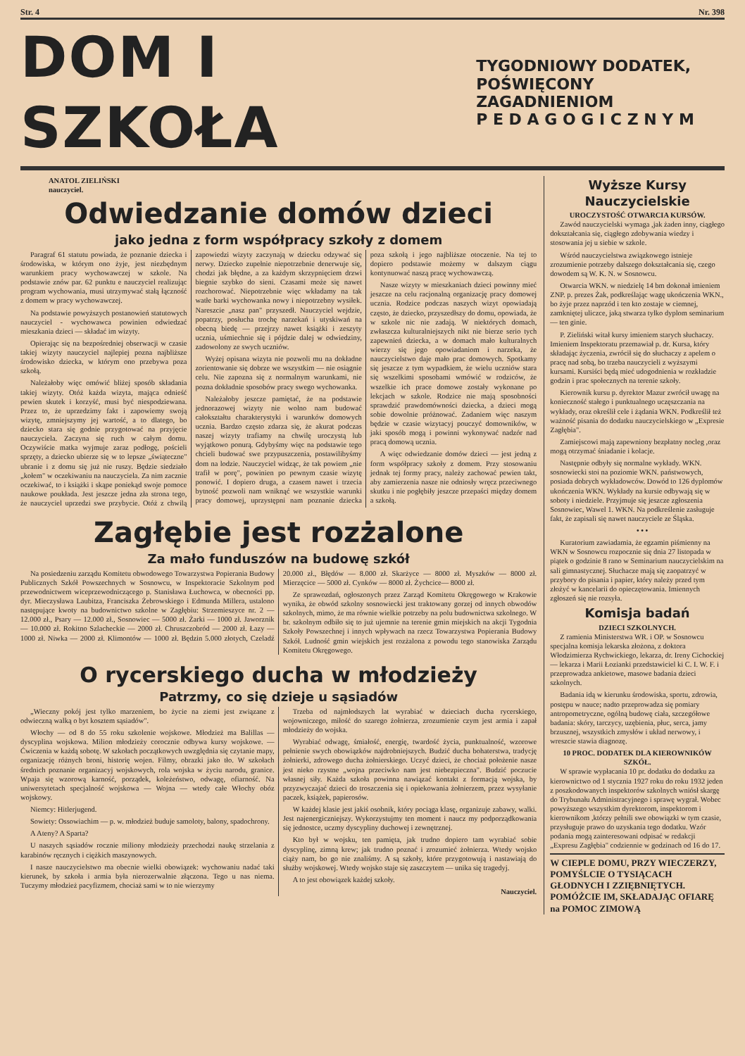Str. 4 Nr. 398
DOM I SZKOŁA
TYGODNIOWY DODATEK,
POŚWIĘCONY ZAGADNIENIOM
P E D A G O G I C Z N Y M
ANATOL ZIELIŃSKI
nauczyciel.
Odwiedzanie domów dzieci
jako jedna z form współpracy szkoły z domem
Paragraf 61 statutu powiada, że poznanie dziecka i środowiska, w którym ono żyje, jest niezbędnym warunkiem pracy wychowawczej w szkole. Na podstawie znów par. 62 punktu e nauczyciel realizując program wychowania, musi utrzymywać stałą łączność z domem w pracy wychowawczej.
Na podstawie powyższych postanowień statutowych nauczyciel - wychowawca powinien odwiedzać mieszkania dzieci — składać im wizyty.
Opierając się na bezpośredniej obserwacji w czasie takiej wizyty nauczyciel najlepiej pozna najbliższe środowisko dziecka, w którym ono przebywa poza szkołą.
Należałoby więc omówić bliżej sposób składania takiej wizyty. Otóż każda wizyta, mająca odnieść pewien skutek i korzyść, musi być niespodziewana. Przez to, że uprzedzimy fakt i zapowiemy swoją wizytę, zmniejszymy jej wartość, a to dlatego, bo dziecko stara się godnie przygotować na przyjęcie nauczyciela. Zaczyna się ruch w całym domu. Oczywiście matka wyjmuje zaraz podłogę, pościeli sprzęty, a dziecko ubierze się w to lepsze „świąteczne" ubranie i z domu się już nie ruszy. Będzie siedziało „kołem" w oczekiwaniu na nauczyciela. Za nim zacznie oczekiwać, to i książki i skąpe poniekąd swoje pomoce naukowe poukłada. Jest jeszcze jedna zła strona tego, że nauczyciel uprzedzi swe przybycie. Otóż z chwilą zapowiedzi wizyty zaczynają w dziecku odzywać się nerwy. Dziecko zupełnie niepotrzebnie denerwuje się, chodzi jak błędne, a za każdym skrzypnięciem drzwi biegnie szybko do sieni. Czasami może się nawet rozchorować. Niepotrzebnie więc wkładamy na tak watłe barki wychowanka nowy i niepotrzebny wysiłek. Nareszcie „nasz pan" przyszedł. Nauczyciel wejdzie, popatrzy, posłucha trochę narzekań i utyskiwań na obecną biedę — przejrzy nawet książki i zeszyty ucznia, uśmiechnie się i pójdzie dalej w odwiedziny, zadowolony ze swych uczniów.
Wyżej opisana wizyta nie pozwoli mu na dokładne zorientowanie się dobrze we wszystkim — nie osiągnie celu. Nie zapozna się z normalnym warunkami, nie pozna dokładnie sposobów pracy swego wychowanka.
Należałoby jeszcze pamiętać, że na podstawie jednorazowej wizyty nie wolno nam budować całokształtu charakterystyki i warunków domowych ucznia. Bardzo często zdarza się, że akurat podczas naszej wizyty trafiamy na chwilę uroczystą lub wyjątkowo ponurą. Gdybyśmy więc na podstawie tego chcieli budować swe przypuszczenia, postawilibyśmy dom na lodzie. Nauczyciel widząc, że tak powiem „nie trafił w porę", powinien po pewnym czasie wizytę ponowić. I dopiero druga, a czasem nawet i trzecia bytność pozwoli nam wniknąć we wszystkie warunki pracy domowej, uprzystępni nam poznanie dziecka poza szkołą i jego najbliższe otoczenie. Na tej to dopiero podstawie możemy w dalszym ciągu kontynuować naszą pracę wychowawczą.
Nasze wizyty w mieszkaniach dzieci powinny mieć jeszcze na celu racjonalną organizację pracy domowej ucznia. Rodzice podczas naszych wizyt opowiadają często, że dziecko, przyszedłszy do domu, opowiada, że w szkole nic nie zadają. W niektórych domach, zwłaszcza kulturalniejszych nikt nie bierze serio tych zapewnień dziecka, a w domach mało kulturalnych wierzy się jego opowiadaniom i narzeka, że nauczycielstwo daje mało prac domowych. Spotkamy się jeszcze z tym wypadkiem, że wielu uczniów stara się wszelkimi sposobami wmówić w rodziców, że wszelkie ich prace domowe zostały wykonane po lekcjach w szkole. Rodzice nie mają sposobności sprawdzić prawdomówności dziecka, a dzieci mogą sobie dowolnie próżnować. Zadaniem więc naszym będzie w czasie wizytacyj pouczyć domowników, w jaki sposób mogą i powinni wykonywać nadzór nad pracą domową ucznia.
A więc odwiedzanie domów dzieci — jest jedną z form współpracy szkoły z domem. Przy stosowaniu jednak tej formy pracy, należy zachować pewien takt, aby zamierzenia nasze nie odniosły wręcz przeciwnego skutku i nie pogłębiły jeszcze przepaści między domem a szkołą.
Zagłębie jest rozżalone
Za mało funduszów na budowę szkół
Na posiedzeniu zarządu Komitetu obwodowego Towarzystwa Popierania Budowy Publicznych Szkół Powszechnych w Sosnowcu, w Inspektoracie Szkolnym pod przewodnictwem wiceprzewodniczącego p. Stanisława Łuchowca, w obecności pp. dyr. Mieczysława Laubitza, Franciszka Żebrowskiego i Edmunda Millera, ustalono następujące kwoty na budownictwo szkolne w Zagłębiu: Strzemieszyce nr. 2 — 12.000 zł., Psary — 12.000 zł., Sosnowiec — 5000 zł. Żarki — 1000 zł. Jaworznik — 10.000 zł. Rokitno Szlacheckie — 2000 zł. Chruszczobród — 2000 zł. Łazy — 1000 zł. Niwka — 2000 zł. Klimontów — 1000 zł. Będzin 5.000 złotych, Czeladź 20.000 zł., Błędów — 8.000 zł. Skarżyce — 8000 zł. Myszków — 8000 zł. Mierzęcice — 5000 zł. Cynków — 8000 zł. Żychcice— 8000 zł.
Ze sprawozdań, ogłoszonych przez Zarząd Komitetu Okręgowego w Krakowie wynika, że obwód szkolny sosnowiecki jest traktowany gorzej od innych obwodów szkolnych, mimo, że ma równie wielkie potrzeby na polu budownictwa szkolnego. W br. szkolnym odbiło się to już ujemnie na terenie gmin miejskich na akcji Tygodnia Szkoły Powszechnej i innych wpływach na rzecz Towarzystwa Popierania Budowy Szkół. Ludność gmin wiejskich jest rozżalona z powodu tego stanowiska Zarządu Komitetu Okręgowego.
O rycerskiego ducha w młodzieży
Patrzmy, co się dzieje u sąsiadów
„Wieczny pokój jest tylko marzeniem, bo życie na ziemi jest związane z odwieczną walką o byt kosztem sąsiadów".
Włochy — od 8 do 55 roku szkolenie wojskowe. Młodzież ma Balillas — dyscyplina wojskowa. Milion młodzieży corocznie odbywa kursy wojskowe. — Ćwiczenia w każdą sobotę. W szkołach początkowych uwzględnia się czytanie mapy, organizację różnych broni, historię wojen. Filmy, obrazki jako tło. W szkołach średnich poznanie organizacyj wojskowych, rola wojska w życiu narodu, granice. Wpaja się wzorową karność, porządek, koleżeństwo, odwagę, ofiarność. Na uniwersytetach specjalność wojskowa — Wojna — wtedy całe Włochy obóz wojskowy.
Niemcy: Hitlerjugend.
Sowiety: Ossowiachim — p. w. młodzież buduje samoloty, balony, spadochrony.
A Ateny? A Sparta?
U naszych sąsiadów rocznie miliony młodzieży przechodzi naukę strzelania z karabinów ręcznych i ciężkich maszynowych.
I nasze nauczycielstwo ma obecnie wielki obowiązek: wychowaniu nadać taki kierunek, by szkoła i armia była nierozerwalnie złączona. Tego u nas niema. Tuczymy młodzież pacyfizmem, chociaż sami w to nie wierzymy
Trzeba od najmłodszych lat wyrabiać w dzieciach ducha rycerskiego, wojowniczego, miłość do szarego żołnierza, zrozumienie czym jest armia i zapał młodzieży do wojska.
Wyrabiać odwagę, śmiałość, energię, twardość życia, punktualność, wzorowe pełnienie swych obowiązków najdrobniejszych. Budzić ducha bohaterstwa, tradycję żołnierki, zdrowego ducha żołnierskiego. Uczyć dzieci, że chociaż położenie nasze jest nieko rzystne „wojna przeciwko nam jest niebezpieczna". Budzić poczucie własnej siły. Każda szkoła powinna nawiązać kontakt z formacją wojska, by przyzwyczajać dzieci do troszczenia się i opiekowania żołnierzem, przez wysyłanie paczek, książek, papierosów.
W każdej klasie jest jakiś osobnik, który pociąga klasę, organizuje zabawy, walki. Jest najenergiczniejszy. Wykorzystujmy ten moment i naucz my podporządkowania się jednostce, uczmy dyscypliny duchowej i zewnętrznej.
Kto był w wojsku, ten pamięta, jak trudno dopiero tam wyrabiać sobie dyscyplinę, zimną krew; jak trudno poznać i zrozumieć żołnierza. Wtedy wojsko ciąży nam, bo go nie znaliśmy. A są szkoły, które przygotowują i nastawiają do służby wojskowej. Wtedy wojsko staje się zaszczytem — unika się tragedyj.
A to jest obowiązek każdej szkoły.
Nauczyciel.
Wyższe Kursy Nauczycielskie
UROCZYSTOŚĆ OTWARCIA KURSÓW.
Zawód nauczycielski wymaga ,jak żaden inny, ciągłego dokształcania się, ciągłego zdobywania wiedzy i stosowania jej u siebie w szkole.
Wśród nauczycielstwa związkowego istnieje zrozumienie potrzeby dalszego dokształcania się, czego dowodem są W. K. N. w Sosnowcu.
Otwarcia WKN. w niedzielę 14 bm dokonał imieniem ZNP. p. prezes Żak, podkreślając wagę ukończenia WKN., bo żyje przez naprzód i ten kto zostaje w ciemnej, zamkniętej uliczce, jaką stwarza tylko dyplom seminarium — ten ginie.
P. Zieliński witał kursy imieniem starych słuchaczy. Imieniem Inspektoratu przemawiał p. dr. Kursa, który składając życzenia, zwrócił się do słuchaczy z apelem o pracę nad sobą, bo trzeba nauczycieli z wyższymi kursami. Kursiści będą mieć udogodnienia w rozkładzie godzin i prac społecznych na terenie szkoły.
Kierownik kursu p. dyrektor Mazur zwrócił uwagę na konieczność stałego i punktualnego uczęszczania na wykłady, oraz określił cele i żądania WKN. Podkreślił też ważność pisania do dodatku nauczycielskiego w „Expresie Zagłębia".
Zamiejscowi mają zapewniony bezpłatny nocleg ,oraz mogą otrzymać śniadanie i kolacje.
Następnie odbyły się normalne wykłady. WKN. sosnowiecki stoi na poziomie WKN. państwowych, posiada dobrych wykładowców. Dowód to 126 dyplomów ukończenia WKN. Wykłady na kursie odbywają się w soboty i niedziele. Przyjmuje się jeszcze zgłoszenia Sosnowiec, Wawel 1. WKN. Na podkreślenie zasługuje fakt, że zapisali się nawet nauczyciele ze Śląska.
• • •
Kuratorium zawiadamia, że egzamin piśmienny na WKN w Sosnowcu rozpocznie się dnia 27 listopada w piątek o godzinie 8 rano w Seminarium nauczycielskim na sali gimnastycznej. Słuchacze mają się zaopatrzyć w przybory do pisania i papier, który należy przed tym złożyć w kancelarii do opieczętowania. Imiennych zgłoszeń się nie rozsyła.
Komisja badań
DZIECI SZKOLNYCH.
Z ramienia Ministerstwa WR. i OP. w Sosnowcu specjalna komisja lekarska złożona, z doktora Włodzimierza Rychwickiego, lekarza, dr. Ireny Cichockiej — lekarza i Marii Łozianki przedstawiciel ki C. I. W. F. i przeprowadza ankietowe, masowe badania dzieci szkolnych.
Badania idą w kierunku środowiska, sportu, zdrowia, postępu w nauce; nadto przeprowadza się pomiary antropometryczne, ogólną budowę ciała, szczegółowe badania: skóry, tarczycy, uzębienia, płuc, serca, jamy brzusznej, wszystkich zmysłów i układ nerwowy, i wreszcie stawia diagnozę.
10 PROC. DODATEK DLA KIEROWNIKÓW SZKÓŁ.
W sprawie wypłacania 10 pr. dodatku do dodatku za kierownictwo od 1 stycznia 1927 roku do roku 1932 jeden z poszkodowanych inspektorów szkolnych wniósł skargę do Trybunału Administracyjnego i sprawę wygrał. Wobec powyższego wszystkim dyrektorom, inspektorom i kierownikom ,którzy pełnili swe obowiązki w tym czasie, przysługuje prawo do uzyskania tego dodatku. Wzór podania mogą zainteresowani odpisać w redakcji „Expresu Zagłębia" codziennie w godzinach od 16 do 17.
W CIEPLE DOMU, PRZY WIECZERZY, POMYŚLCIE O TYSIĄCACH GŁODNYCH I ZZIĘBNIĘTYCH. POMÓŻCIE IM, SKŁADAJĄC OFIARĘ na POMOC ZIMOWĄ